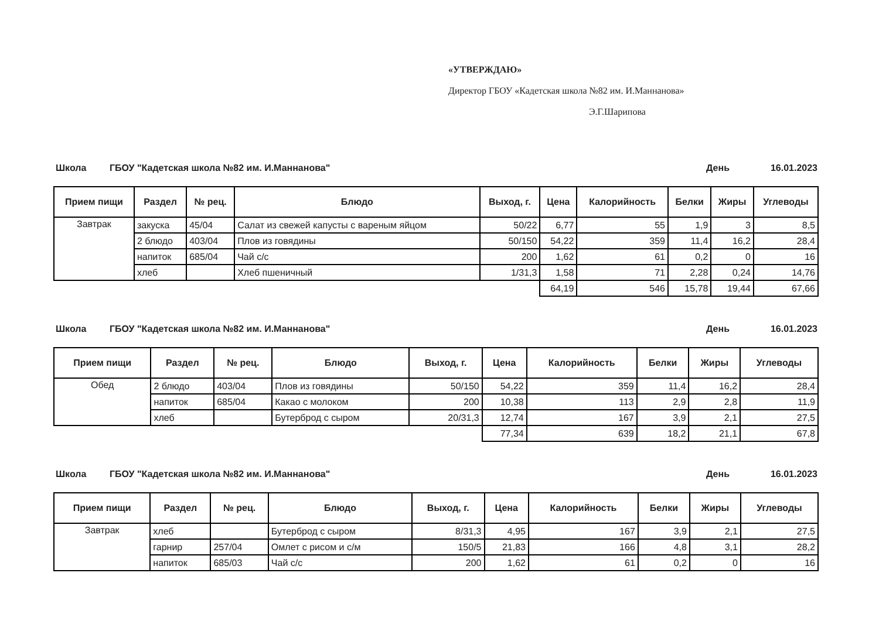«УТВЕРЖДАЮ»
Директор ГБОУ «Кадетская школа №82 им. И.Маннанова»
Э.Г.Шарипова
Школа ГБОУ "Кадетская школа №82 им. И.Маннанова" День 16.01.2023
| Прием пищи | Раздел | № рец. | Блюдо | Выход, г. | Цена | Калорийность | Белки | Жиры | Углеводы |
| --- | --- | --- | --- | --- | --- | --- | --- | --- | --- |
| Завтрак | закуска | 45/04 | Салат из свежей капусты с вареным яйцом | 50/22 | 6,77 | 55 | 1,9 | 3 | 8,5 |
| | 2 блюдо | 403/04 | Плов из говядины | 50/150 | 54,22 | 359 | 11,4 | 16,2 | 28,4 |
| | напиток | 685/04 | Чай с/с | 200 | 1,62 | 61 | 0,2 | 0 | 16 |
| | хлеб | | Хлеб пшеничный | 1/31,3 | 1,58 | 71 | 2,28 | 0,24 | 14,76 |
| | | | | | 64,19 | 546 | 15,78 | 19,44 | 67,66 |
Школа ГБОУ "Кадетская школа №82 им. И.Маннанова" День 16.01.2023
| Прием пищи | Раздел | № рец. | Блюдо | Выход, г. | Цена | Калорийность | Белки | Жиры | Углеводы |
| --- | --- | --- | --- | --- | --- | --- | --- | --- | --- |
| Обед | 2 блюдо | 403/04 | Плов из говядины | 50/150 | 54,22 | 359 | 11,4 | 16,2 | 28,4 |
| | напиток | 685/04 | Какао с молоком | 200 | 10,38 | 113 | 2,9 | 2,8 | 11,9 |
| | хлеб | | Бутерброд с сыром | 20/31,3 | 12,74 | 167 | 3,9 | 2,1 | 27,5 |
| | | | | | 77,34 | 639 | 18,2 | 21,1 | 67,8 |
Школа ГБОУ "Кадетская школа №82 им. И.Маннанова" День 16.01.2023
| Прием пищи | Раздел | № рец. | Блюдо | Выход, г. | Цена | Калорийность | Белки | Жиры | Углеводы |
| --- | --- | --- | --- | --- | --- | --- | --- | --- | --- |
| Завтрак | хлеб | | Бутерброд с сыром | 8/31,3 | 4,95 | 167 | 3,9 | 2,1 | 27,5 |
| | гарнир | 257/04 | Омлет с рисом и с/м | 150/5 | 21,83 | 166 | 4,8 | 3,1 | 28,2 |
| | напиток | 685/03 | Чай с/с | 200 | 1,62 | 61 | 0,2 | 0 | 16 |